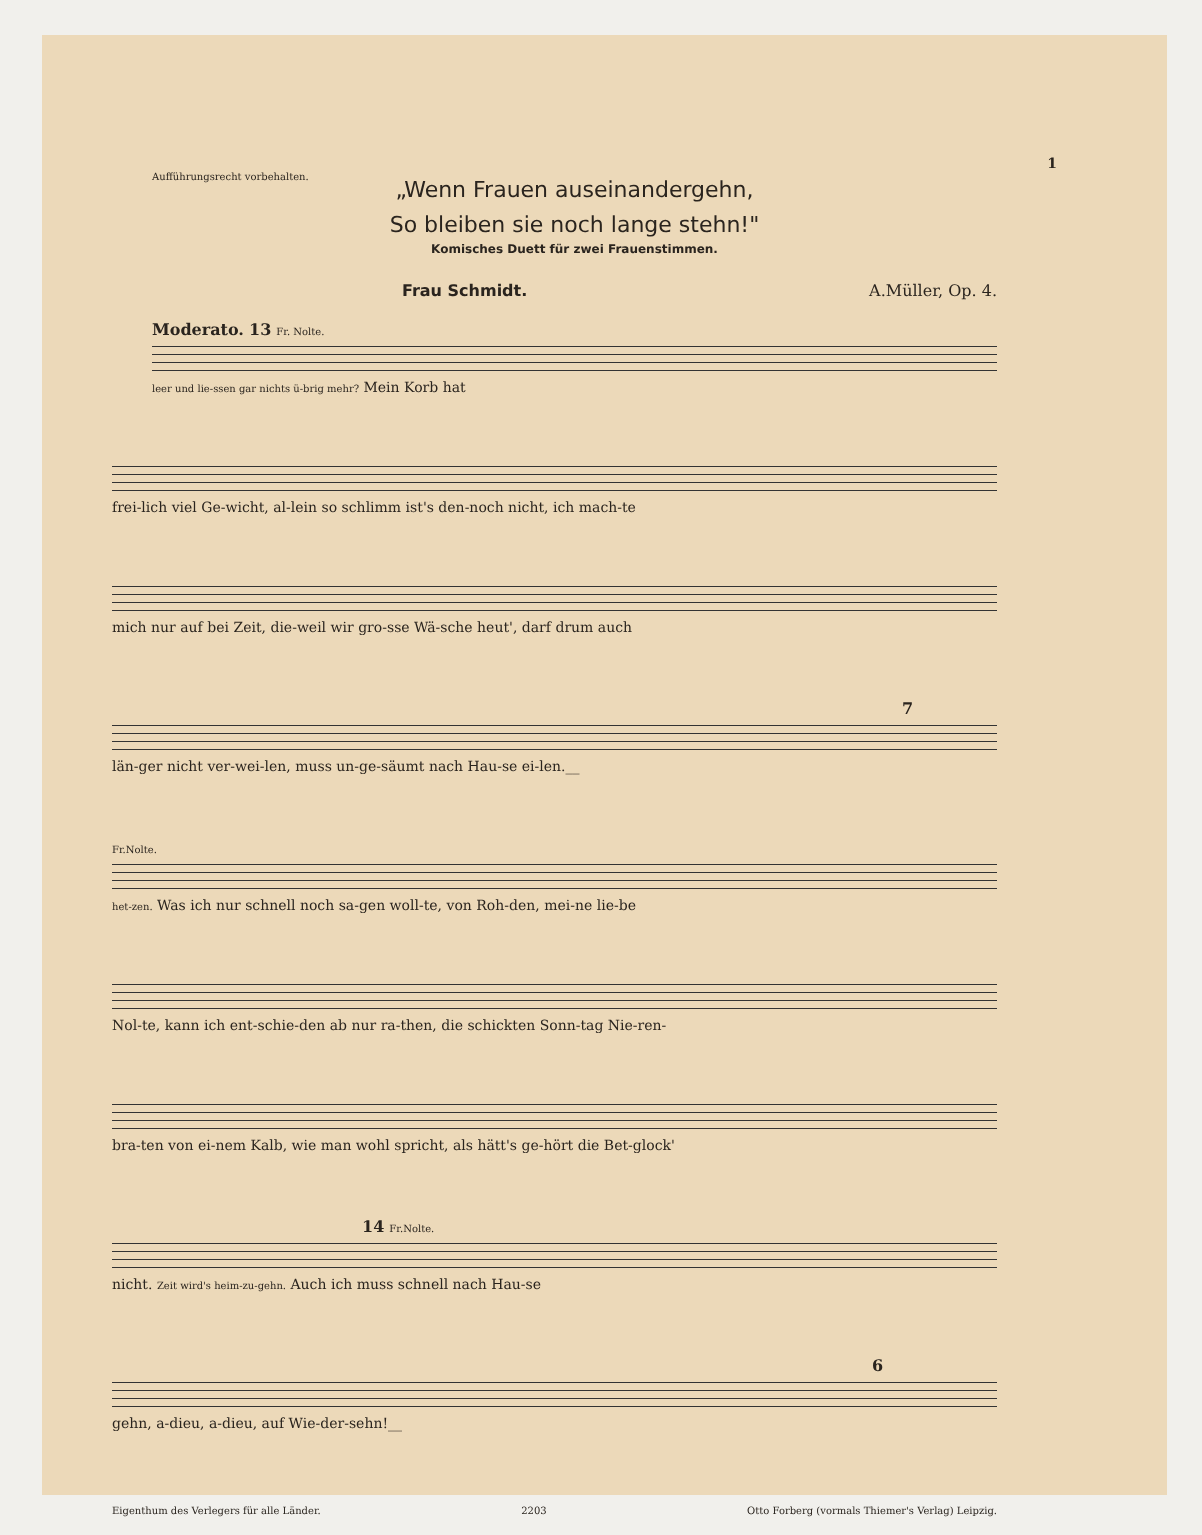1
Aufführungsrecht vorbehalten.
„Wenn Frauen auseinandergehn,
So bleiben sie noch lange stehn!"
Komisches Duett für zwei Frauenstimmen.
Frau Schmidt. A.Müller, Op. 4.
Moderato. 13 Fr. Nolte.
leer und lie-ssen gar nichts ü-brig mehr? Mein Korb hat
frei-lich viel Ge-wicht, al-lein so schlimm ist's den-noch nicht, ich mach-te
mich nur auf bei Zeit, die-weil wir gro-sse Wä-sche heut', darf drum auch
7
län-ger nicht ver-wei-len, muss un-ge-säumt nach Hau-se ei-len.__
Fr.Nolte.
het-zen. Was ich nur schnell noch sa-gen woll-te, von Roh-den, mei-ne lie-be
Nol-te, kann ich ent-schie-den ab nur ra-then, die schickten Sonn-tag Nie-ren-
bra-ten von ei-nem Kalb, wie man wohl spricht, als hätt's ge-hört die Bet-glock'
14 Fr.Nolte.
nicht. Zeit wird's heim-zu-gehn. Auch ich muss schnell nach Hau-se
6
gehn, a-dieu, a-dieu, auf Wie-der-sehn!__
Eigenthum des Verlegers für alle Länder. 2203 Otto Forberg (vormals Thiemer's Verlag) Leipzig.